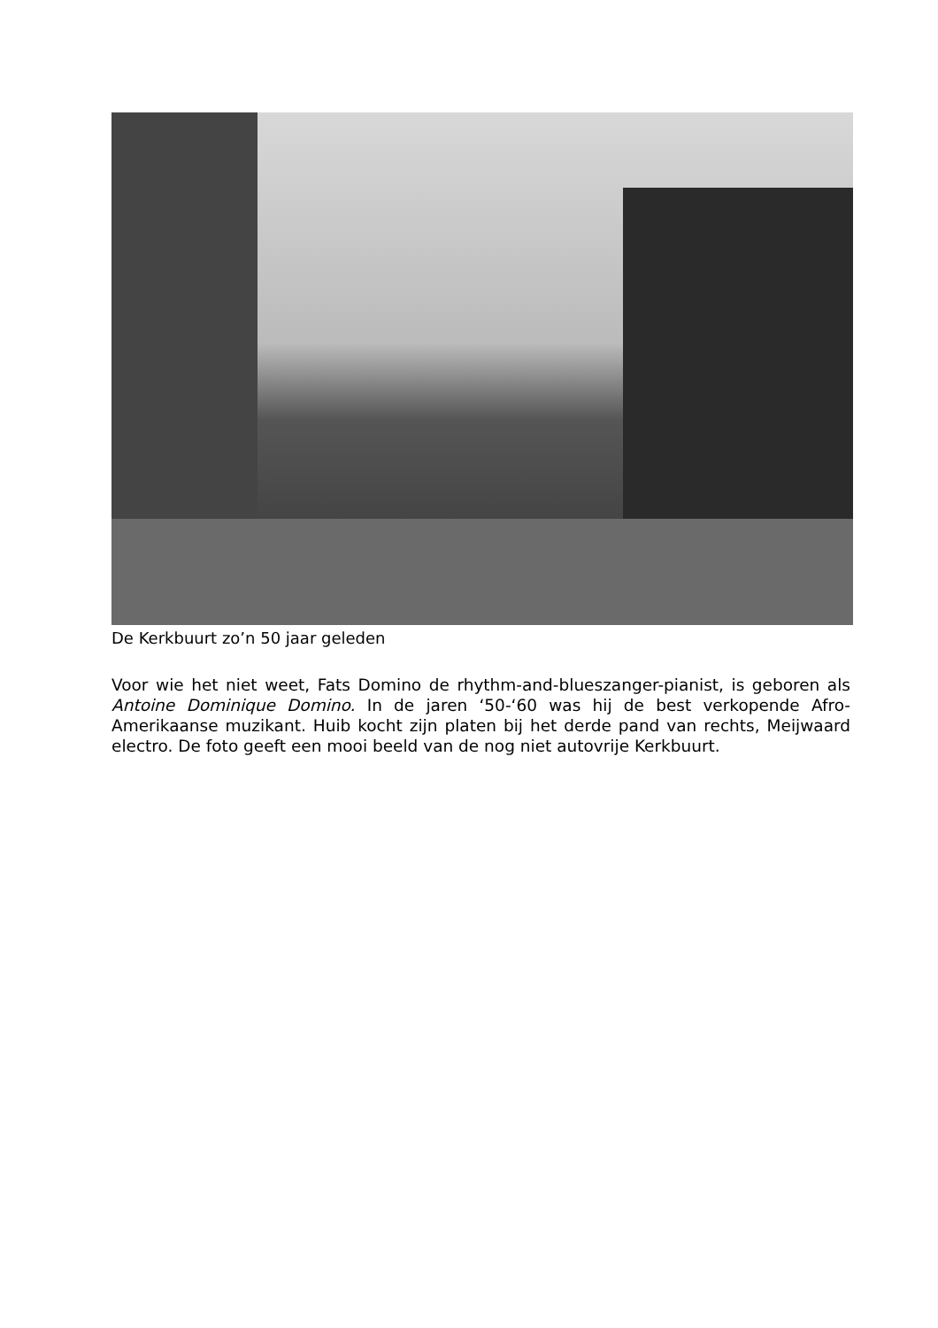De Kerkbuurt zo’n 50 jaar geleden
Voor wie het niet weet, Fats Domino de rhythm-and-blueszanger-pianist, is geboren als Antoine Dominique Domino. In de jaren ‘50-‘60 was hij de best verkopende Afro-Amerikaanse muzikant. Huib kocht zijn platen bij het derde pand van rechts, Meijwaard electro. De foto geeft een mooi beeld van de nog niet autovrije Kerkbuurt.